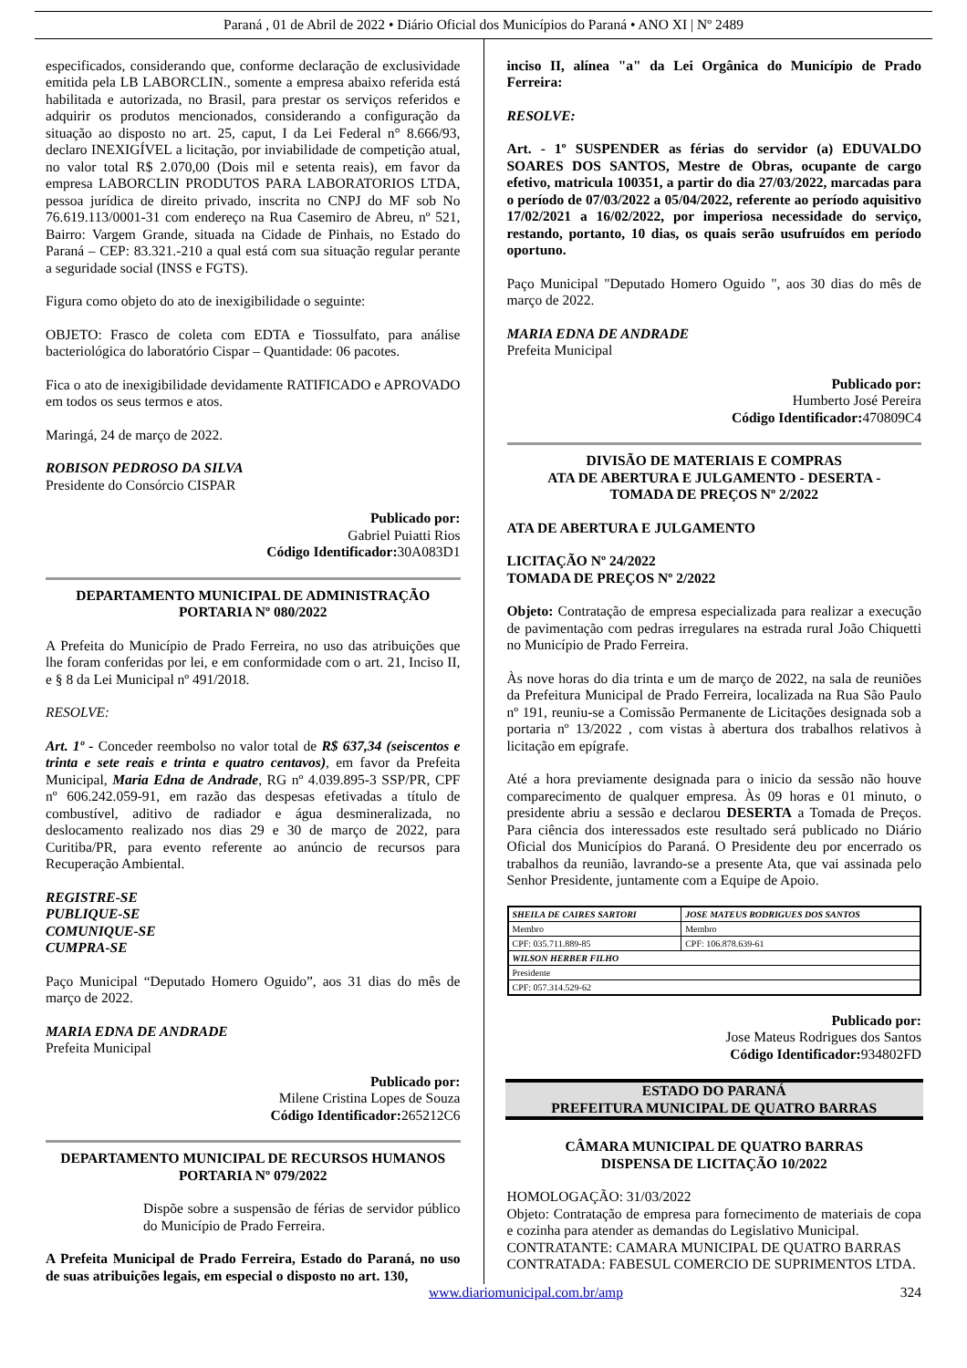Paraná , 01 de Abril de 2022 • Diário Oficial dos Municípios do Paraná • ANO XI | Nº 2489
especificados, considerando que, conforme declaração de exclusividade emitida pela LB LABORCLIN., somente a empresa abaixo referida está habilitada e autorizada, no Brasil, para prestar os serviços referidos e adquirir os produtos mencionados, considerando a configuração da situação ao disposto no art. 25, caput, I da Lei Federal n° 8.666/93, declaro INEXIGÍVEL a licitação, por inviabilidade de competição atual, no valor total R$ 2.070,00 (Dois mil e setenta reais), em favor da empresa LABORCLIN PRODUTOS PARA LABORATORIOS LTDA, pessoa jurídica de direito privado, inscrita no CNPJ do MF sob No 76.619.113/0001-31 com endereço na Rua Casemiro de Abreu, nº 521, Bairro: Vargem Grande, situada na Cidade de Pinhais, no Estado do Paraná – CEP: 83.321.-210 a qual está com sua situação regular perante a seguridade social (INSS e FGTS).
Figura como objeto do ato de inexigibilidade o seguinte:
OBJETO: Frasco de coleta com EDTA e Tiossulfato, para análise bacteriológica do laboratório Cispar – Quantidade: 06 pacotes.
Fica o ato de inexigibilidade devidamente RATIFICADO e APROVADO em todos os seus termos e atos.
Maringá, 24 de março de 2022.
ROBISON PEDROSO DA SILVA
Presidente do Consórcio CISPAR
Publicado por:
Gabriel Puiatti Rios
Código Identificador: 30A083D1
DEPARTAMENTO MUNICIPAL DE ADMINISTRAÇÃO
PORTARIA Nº 080/2022
A Prefeita do Município de Prado Ferreira, no uso das atribuições que lhe foram conferidas por lei, e em conformidade com o art. 21, Inciso II, e § 8 da Lei Municipal nº 491/2018.
RESOLVE:
Art. 1º - Conceder reembolso no valor total de R$ 637,34 (seiscentos e trinta e sete reais e trinta e quatro centavos), em favor da Prefeita Municipal, Maria Edna de Andrade, RG nº 4.039.895-3 SSP/PR, CPF nº 606.242.059-91, em razão das despesas efetivadas a título de combustível, aditivo de radiador e água desmineralizada, no deslocamento realizado nos dias 29 e 30 de março de 2022, para Curitiba/PR, para evento referente ao anúncio de recursos para Recuperação Ambiental.
REGISTRE-SE
PUBLIQUE-SE
COMUNIQUE-SE
CUMPRA-SE
Paço Municipal “Deputado Homero Oguido”, aos 31 dias do mês de março de 2022.
MARIA EDNA DE ANDRADE
Prefeita Municipal
Publicado por:
Milene Cristina Lopes de Souza
Código Identificador: 265212C6
DEPARTAMENTO MUNICIPAL DE RECURSOS HUMANOS
PORTARIA Nº 079/2022
Dispõe sobre a suspensão de férias de servidor público do Município de Prado Ferreira.
A Prefeita Municipal de Prado Ferreira, Estado do Paraná, no uso de suas atribuições legais, em especial o disposto no art. 130,
inciso II, alínea "a" da Lei Orgânica do Município de Prado Ferreira:
RESOLVE:
Art. - 1º SUSPENDER as férias do servidor (a) EDUVALDO SOARES DOS SANTOS, Mestre de Obras, ocupante de cargo efetivo, matricula 100351, a partir do dia 27/03/2022, marcadas para o período de 07/03/2022 a 05/04/2022, referente ao período aquisitivo 17/02/2021 a 16/02/2022, por imperiosa necessidade do serviço, restando, portanto, 10 dias, os quais serão usufruídos em período oportuno.
Paço Municipal "Deputado Homero Oguido ", aos 30 dias do mês de março de 2022.
MARIA EDNA DE ANDRADE
Prefeita Municipal
Publicado por:
Humberto José Pereira
Código Identificador: 470809C4
DIVISÃO DE MATERIAIS E COMPRAS
ATA DE ABERTURA E JULGAMENTO - DESERTA -
TOMADA DE PREÇOS Nº 2/2022
ATA DE ABERTURA E JULGAMENTO
LICITAÇÃO Nº 24/2022
TOMADA DE PREÇOS Nº 2/2022
Objeto: Contratação de empresa especializada para realizar a execução de pavimentação com pedras irregulares na estrada rural João Chiquetti no Município de Prado Ferreira.
Às nove horas do dia trinta e um de março de 2022, na sala de reuniões da Prefeitura Municipal de Prado Ferreira, localizada na Rua São Paulo nº 191, reuniu-se a Comissão Permanente de Licitações designada sob a portaria nº 13/2022 , com vistas à abertura dos trabalhos relativos à licitação em epígrafe.
Até a hora previamente designada para o inicio da sessão não houve comparecimento de qualquer empresa. Às 09 horas e 01 minuto, o presidente abriu a sessão e declarou DESERTA a Tomada de Preços. Para ciência dos interessados este resultado será publicado no Diário Oficial dos Municípios do Paraná. O Presidente deu por encerrado os trabalhos da reunião, lavrando-se a presente Ata, que vai assinada pelo Senhor Presidente, juntamente com a Equipe de Apoio.
| SHEILA DE CAIRES SARTORI | JOSE MATEUS RODRIGUES DOS SANTOS |
| Membro | Membro |
| CPF: 035.711.889-85 | CPF: 106.878.639-61 |
| WILSON HERBER FILHO | |
| Presidente | |
| CPF: 057.314.529-62 | |
Publicado por:
Jose Mateus Rodrigues dos Santos
Código Identificador: 934802FD
ESTADO DO PARANÁ
PREFEITURA MUNICIPAL DE QUATRO BARRAS
CÂMARA MUNICIPAL DE QUATRO BARRAS
DISPENSA DE LICITAÇÃO 10/2022
HOMOLOGAÇÃO: 31/03/2022
Objeto: Contratação de empresa para fornecimento de materiais de copa e cozinha para atender as demandas do Legislativo Municipal.
CONTRATANTE: CAMARA MUNICIPAL DE QUATRO BARRAS
CONTRATADA: FABESUL COMERCIO DE SUPRIMENTOS LTDA.
www.diariomunicipal.com.br/amp 324